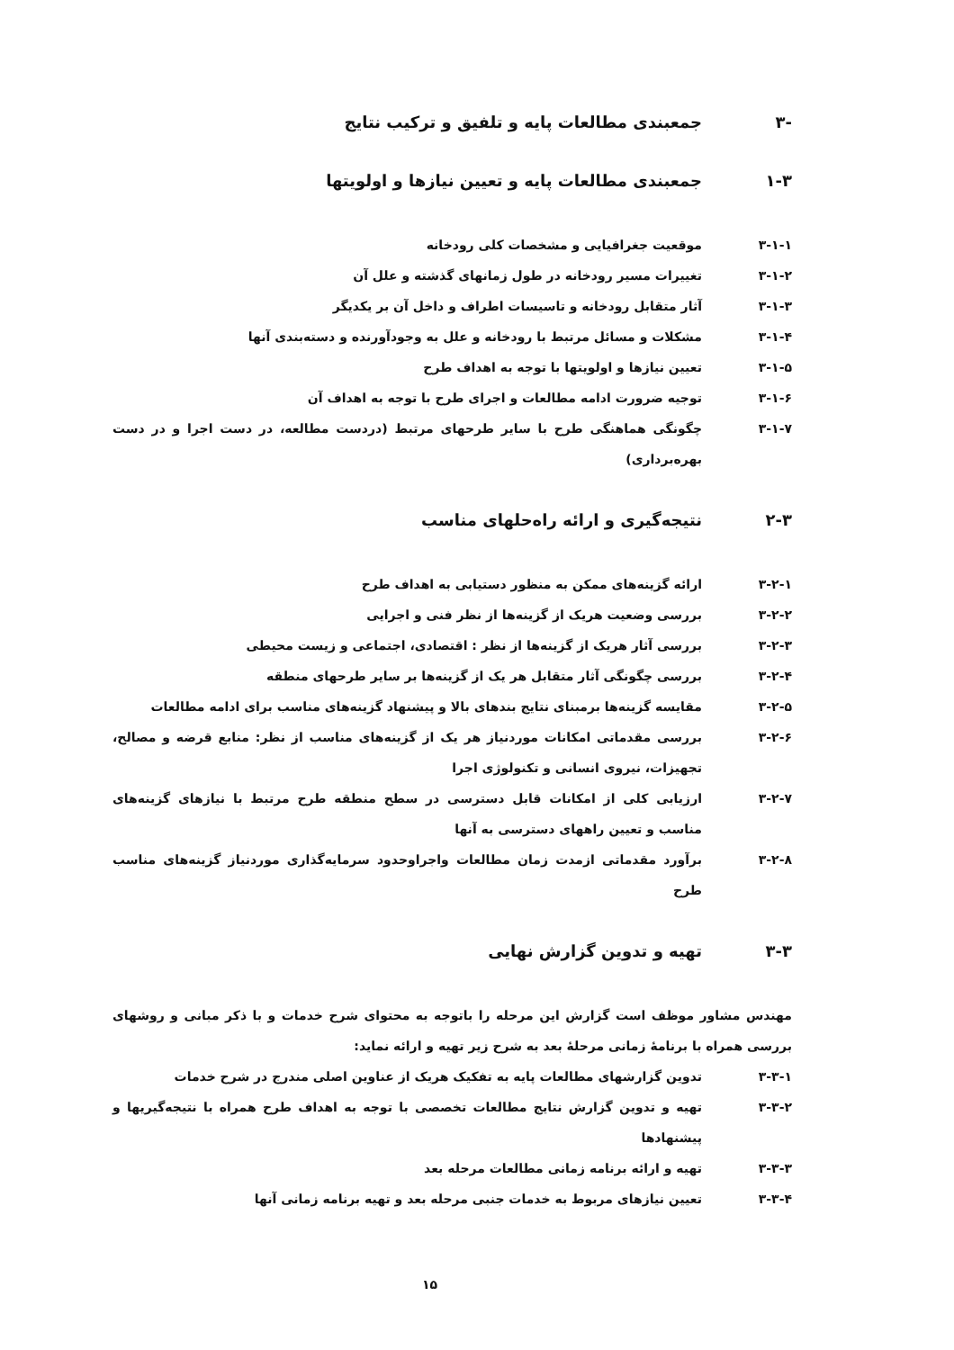-۳ جمعبندی مطالعات پایه و تلفیق و ترکیب نتایج
۱-۳ جمعبندی مطالعات پایه و تعیین نیازها و اولویتها
۳-۱-۱ موقعیت جغرافیایی و مشخصات کلی رودخانه
۳-۱-۲ تغییرات مسیر رودخانه در طول زمانهای گذشته و علل آن
۳-۱-۳ آثار متقابل رودخانه و تاسیسات اطراف و داخل آن بر یکدیگر
۳-۱-۴ مشکلات و مسائل مرتبط با رودخانه و علل به وجودآورنده و دسته‌بندی آنها
۳-۱-۵ تعیین نیازها و اولویتها با توجه به اهداف طرح
۳-۱-۶ توجیه ضرورت ادامه مطالعات و اجرای طرح با توجه به اهداف آن
۳-۱-۷ چگونگی هماهنگی طرح با سایر طرحهای مرتبط (دردست مطالعه، در دست اجرا و در دست بهره‌برداری)
۲-۳ نتیجه‌گیری و ارائه راه‌حلهای مناسب
۳-۲-۱ ارائه گزینه‌های ممکن به منظور دستیابی به اهداف طرح
۳-۲-۲ بررسی وضعیت هریک از گزینه‌ها از نظر فنی و اجرایی
۳-۲-۳ بررسی آثار هریک از گزینه‌ها از نظر : اقتصادی، اجتماعی و زیست محیطی
۳-۲-۴ بررسی چگونگی آثار متقابل هر یک از گزینه‌ها بر سایر طرحهای منطقه
۳-۲-۵ مقایسه گزینه‌ها برمبنای نتایج بندهای بالا و پیشنهاد گزینه‌های مناسب برای ادامه مطالعات
۳-۲-۶ بررسی مقدماتی امکانات موردنیاز هر یک از گزینه‌های مناسب از نظر: منابع قرضه و مصالح، تجهیزات، نیروی انسانی و تکنولوژی اجرا
۳-۲-۷ ارزیابی کلی از امکانات قابل دسترسی در سطح منطقه طرح مرتبط با نیازهای گزینه‌های مناسب و تعیین راههای دسترسی به آنها
۳-۲-۸ برآورد مقدماتی ازمدت زمان مطالعات واجراوحدود سرمایه‌گذاری موردنیاز گزینه‌های مناسب طرح
۳-۳ تهیه و تدوین گزارش نهایی
مهندس مشاور موظف است گزارش این مرحله را باتوجه به محتوای شرح خدمات و با ذکر مبانی و روشهای بررسی همراه با برنامهٔ زمانی مرحلهٔ بعد به شرح زیر تهیه و ارائه نماید:
۳-۳-۱ تدوین گزارشهای مطالعات پایه به تفکیک هریک از عناوین اصلی مندرج در شرح خدمات
۳-۳-۲ تهیه و تدوین گزارش نتایج مطالعات تخصصی با توجه به اهداف طرح همراه با نتیجه‌گیریها و پیشنهادها
۳-۳-۳ تهیه و ارائه برنامه زمانی مطالعات مرحله بعد
۳-۳-۴ تعیین نیازهای مربوط به خدمات جنبی مرحله بعد و تهیه برنامه زمانی آنها
۱۵